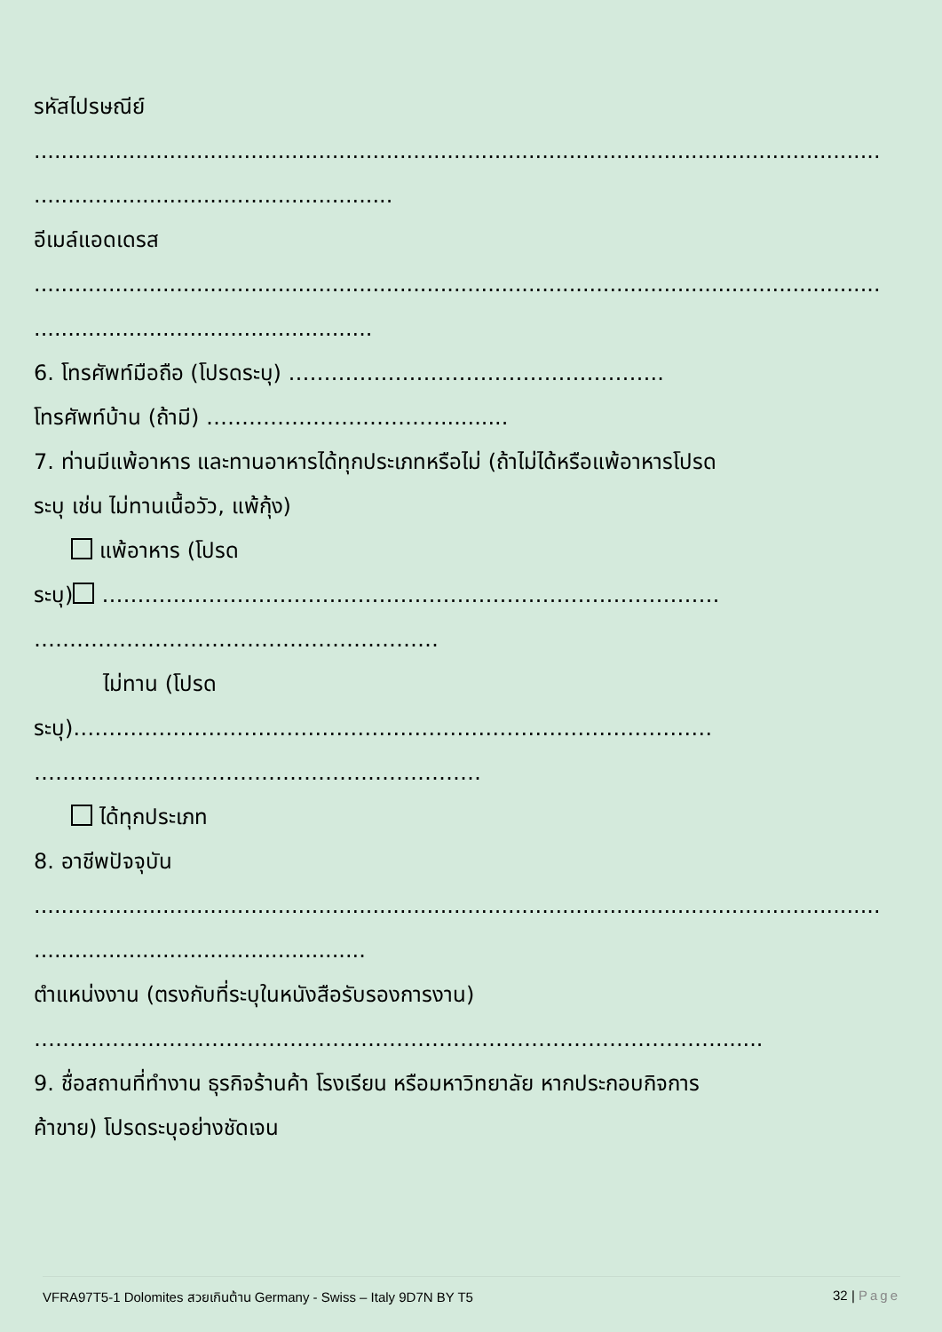รหัสไปรษณีย์
.............................................................................................................................
.....................................................
อีเมล์แอดเดรส
.............................................................................................................................
..................................................
6. โทรศัพท์มือถือ (โปรดระบุ) ……………………………………………..
โทรศัพท์บ้าน (ถ้ามี) ……………………………..........
7. ท่านมีแพ้อาหาร และทานอาหารได้ทุกประเภทหรือไม่ (ถ้าไม่ได้หรือแพ้อาหารโปรด
ระบุ เช่น ไม่ทานเนื้อวัว, แพ้กุ้ง)
แพ้อาหาร (โปรด
ระบุ) ……………………………………………………………………………
…………………………………………………
ไม่ทาน (โปรด
ระบุ)………………………………………………………………………………
………………………………………………………
ได้ทุกประเภท
8. อาชีพปัจจุบัน
.............................................................................................................................
.................................................
ตำแหน่งงาน (ตรงกับที่ระบุในหนังสือรับรองการงาน)
…………………………………………………………………………………….......
9. ชื่อสถานที่ทำงาน ธุรกิจร้านค้า โรงเรียน หรือมหาวิทยาลัย หากประกอบกิจการ
ค้าขาย) โปรดระบุอย่างชัดเจน
VFRA97T5-1 Dolomites สวยเกินต้าน Germany - Swiss – Italy 9D7N BY T5 32 | Page